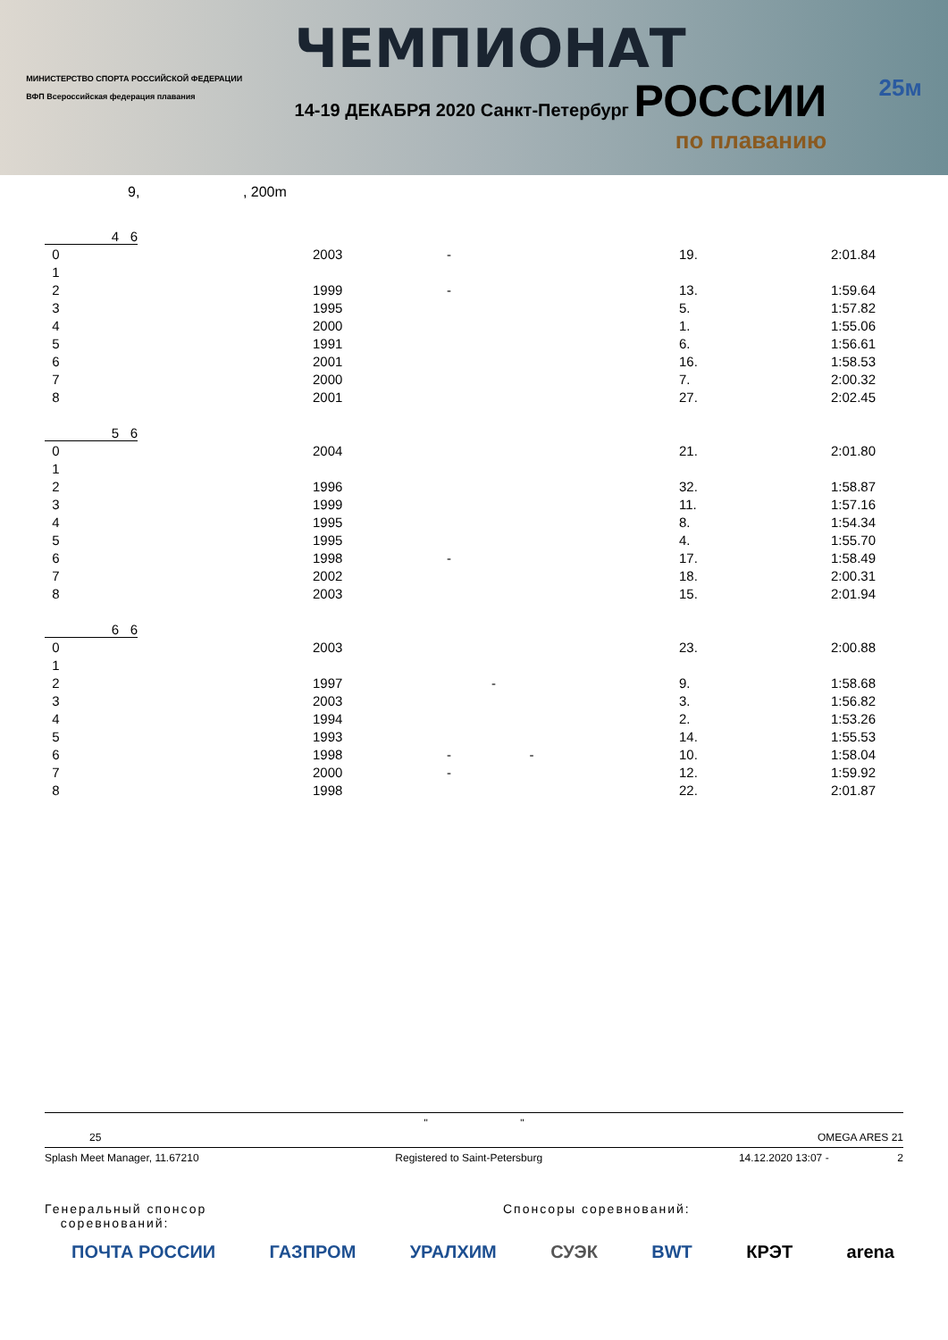МИНИСТЕРСТВО СПОРТА РОССИЙСКОЙ ФЕДЕРАЦИИ
ВФП Всероссийская федерация плавания
ЧЕМПИОНАТ
14-19 ДЕКАБРЯ 2020 Санкт-Петербург РОССИИ
по плаванию
25м
9, , 200m
4 6
| 0 | 2003 | - | 19. | 2:01.84 |
| 1 | | | | |
| 2 | 1999 | - | 13. | 1:59.64 |
| 3 | 1995 | | 5. | 1:57.82 |
| 4 | 2000 | | 1. | 1:55.06 |
| 5 | 1991 | | 6. | 1:56.61 |
| 6 | 2001 | | 16. | 1:58.53 |
| 7 | 2000 | | 7. | 2:00.32 |
| 8 | 2001 | | 27. | 2:02.45 |
5 6
| 0 | 2004 | | 21. | 2:01.80 |
| 1 | | | | |
| 2 | 1996 | | 32. | 1:58.87 |
| 3 | 1999 | | 11. | 1:57.16 |
| 4 | 1995 | | 8. | 1:54.34 |
| 5 | 1995 | | 4. | 1:55.70 |
| 6 | 1998 | - | 17. | 1:58.49 |
| 7 | 2002 | | 18. | 2:00.31 |
| 8 | 2003 | | 15. | 2:01.94 |
6 6
| 0 | 2003 | | 23. | 2:00.88 |
| 1 | | | | |
| 2 | 1997 | - | 9. | 1:58.68 |
| 3 | 2003 | | 3. | 1:56.82 |
| 4 | 1994 | | 2. | 1:53.26 |
| 5 | 1993 | | 14. | 1:55.53 |
| 6 | 1998 | - - | 10. | 1:58.04 |
| 7 | 2000 | - | 12. | 1:59.92 |
| 8 | 1998 | | 22. | 2:01.87 |
" "
25 OMEGA ARES 21
Splash Meet Manager, 11.67210 Registered to Saint-Petersburg 14.12.2020 13:07 - 2
Генеральный спонсор
соревнований: Спонсоры соревнований:
ПОЧТА РОССИИ ГАЗПРОМ УРАЛХИМ СУЭК BWT КРЭТ arena